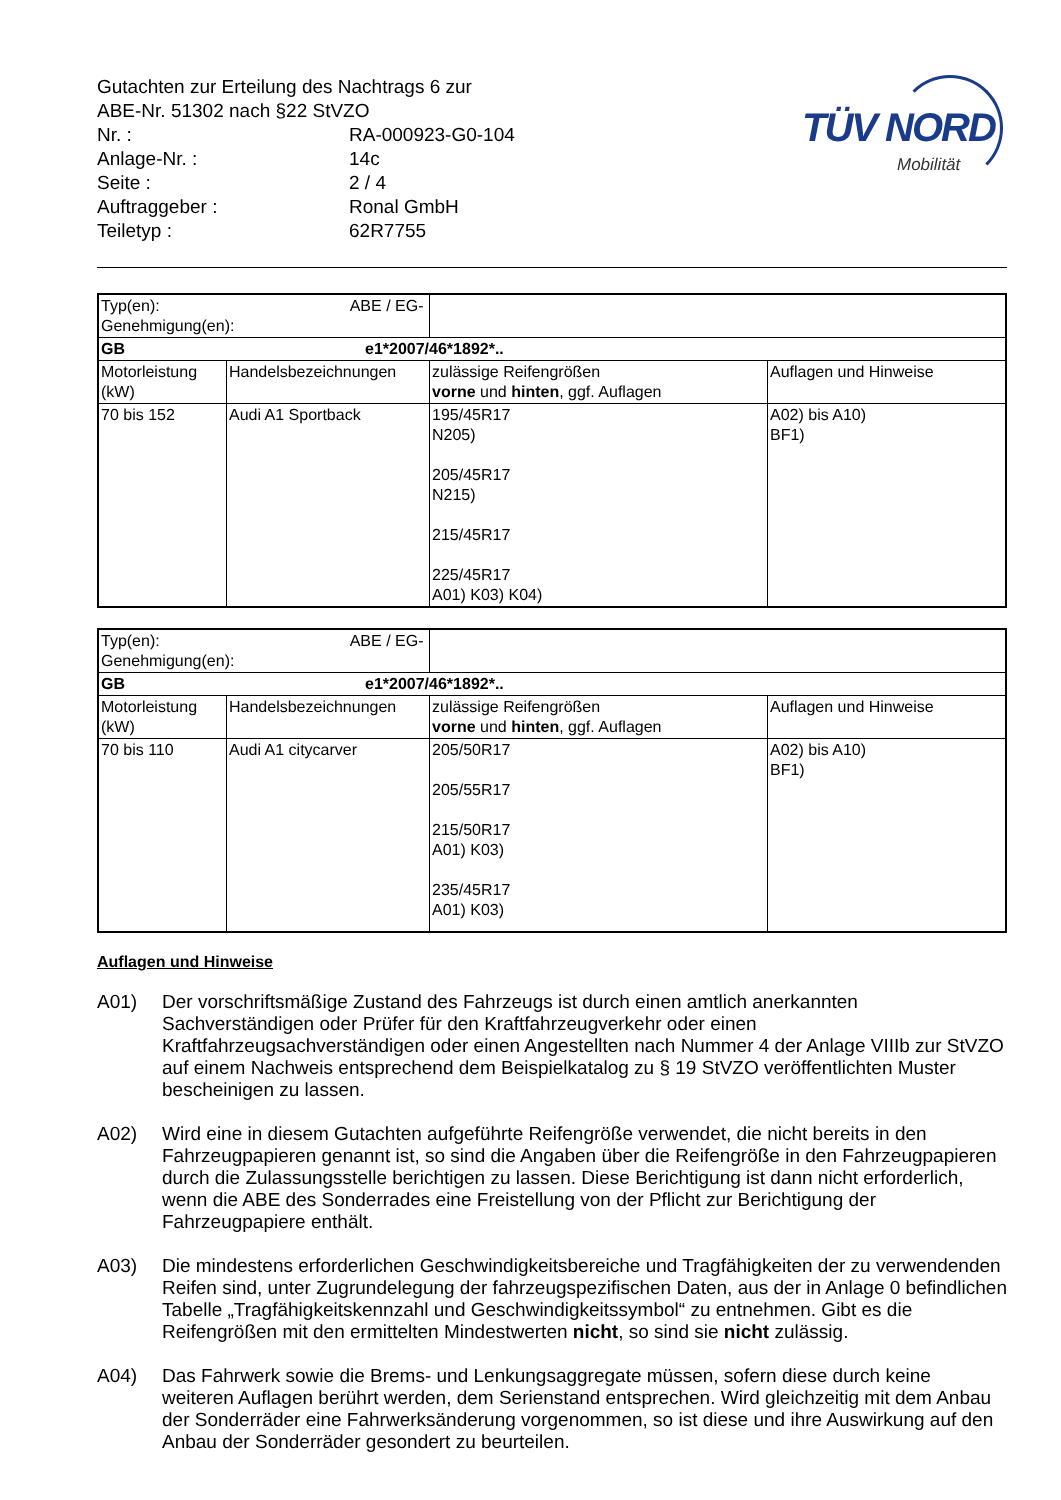| Gutachten zur Erteilung des Nachtrags 6 zur ABE-Nr. 51302 nach §22 StVZO | |
| Nr. : | RA-000923-G0-104 |
| Anlage-Nr. : | 14c |
| Seite : | 2 / 4 |
| Auftraggeber : | Ronal GmbH |
| Teiletyp : | 62R7755 |
TÜV NORD
Mobilität
| Typ(en): ABE / EG-Genehmigung(en): | | | |
| GB e1*2007/46*1892*.. | | | |
| Motorleistung (kW) | Handelsbezeichnungen | zulässige Reifengrößen vorne und hinten , ggf. Auflagen | Auflagen und Hinweise |
| 70 bis 152 | Audi A1 Sportback | 195/45R17 N205) 205/45R17 N215) 215/45R17 225/45R17 A01) K03) K04) | A02) bis A10) BF1) |
| Typ(en): ABE / EG-Genehmigung(en): | | | |
| GB e1*2007/46*1892*.. | | | |
| Motorleistung (kW) | Handelsbezeichnungen | zulässige Reifengrößen vorne und hinten , ggf. Auflagen | Auflagen und Hinweise |
| 70 bis 110 | Audi A1 citycarver | 205/50R17 205/55R17 215/50R17 A01) K03) 235/45R17 A01) K03) | A02) bis A10) BF1) |
Auflagen und Hinweise
A01) Der vorschriftsmäßige Zustand des Fahrzeugs ist durch einen amtlich anerkannten Sachverständigen oder Prüfer für den Kraftfahrzeugverkehr oder einen Kraftfahrzeugsachverständigen oder einen Angestellten nach Nummer 4 der Anlage VIIIb zur StVZO auf einem Nachweis entsprechend dem Beispielkatalog zu § 19 StVZO veröffentlichten Muster bescheinigen zu lassen.
A02) Wird eine in diesem Gutachten aufgeführte Reifengröße verwendet, die nicht bereits in den Fahrzeugpapieren genannt ist, so sind die Angaben über die Reifengröße in den Fahrzeugpapieren durch die Zulassungsstelle berichtigen zu lassen. Diese Berichtigung ist dann nicht erforderlich, wenn die ABE des Sonderrades eine Freistellung von der Pflicht zur Berichtigung der Fahrzeugpapiere enthält.
A03) Die mindestens erforderlichen Geschwindigkeitsbereiche und Tragfähigkeiten der zu verwendenden Reifen sind, unter Zugrundelegung der fahrzeugspezifischen Daten, aus der in Anlage 0 befindlichen Tabelle „Tragfähigkeitskennzahl und Geschwindigkeitssymbol“ zu entnehmen. Gibt es die Reifengrößen mit den ermittelten Mindestwerten nicht, so sind sie nicht zulässig.
A04) Das Fahrwerk sowie die Brems- und Lenkungsaggregate müssen, sofern diese durch keine weiteren Auflagen berührt werden, dem Serienstand entsprechen. Wird gleichzeitig mit dem Anbau der Sonderräder eine Fahrwerksänderung vorgenommen, so ist diese und ihre Auswirkung auf den Anbau der Sonderräder gesondert zu beurteilen.